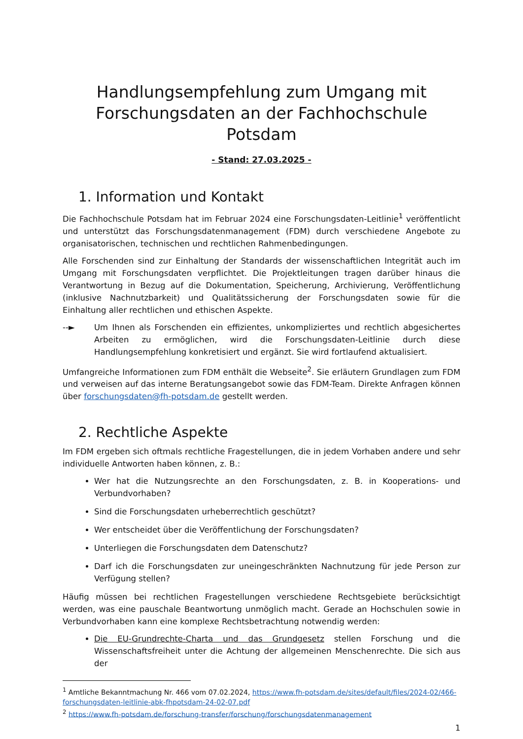Handlungsempfehlung zum Umgang mit
Forschungsdaten an der Fachhochschule Potsdam
- Stand: 27.03.2025 -
1. Information und Kontakt
Die Fachhochschule Potsdam hat im Februar 2024 eine Forschungsdaten-Leitlinie<sup>1</sup> veröffentlicht und unterstützt das Forschungsdatenmanagement (FDM) durch verschiedene Angebote zu organisatorischen, technischen und rechtlichen Rahmenbedingungen.
Alle Forschenden sind zur Einhaltung der Standards der wissenschaftlichen Integrität auch im Umgang mit Forschungsdaten verpflichtet. Die Projektleitungen tragen darüber hinaus die Verantwortung in Bezug auf die Dokumentation, Speicherung, Archivierung, Veröffentlichung (inklusive Nachnutzbarkeit) und Qualitätssicherung der Forschungsdaten sowie für die Einhaltung aller rechtlichen und ethischen Aspekte.
--► Um Ihnen als Forschenden ein effizientes, unkompliziertes und rechtlich abgesichertes Arbeiten zu ermöglichen, wird die Forschungsdaten-Leitlinie durch diese Handlungsempfehlung konkretisiert und ergänzt. Sie wird fortlaufend aktualisiert.
Umfangreiche Informationen zum FDM enthält die Webseite<sup>2</sup>. Sie erläutern Grundlagen zum FDM und verweisen auf das interne Beratungsangebot sowie das FDM-Team. Direkte Anfragen können über forschungsdaten@fh-potsdam.de gestellt werden.
2. Rechtliche Aspekte
Im FDM ergeben sich oftmals rechtliche Fragestellungen, die in jedem Vorhaben andere und sehr individuelle Antworten haben können, z. B.:
Wer hat die Nutzungsrechte an den Forschungsdaten, z. B. in Kooperations- und Verbundvorhaben?
Sind die Forschungsdaten urheberrechtlich geschützt?
Wer entscheidet über die Veröffentlichung der Forschungsdaten?
Unterliegen die Forschungsdaten dem Datenschutz?
Darf ich die Forschungsdaten zur uneingeschränkten Nachnutzung für jede Person zur Verfügung stellen?
Häufig müssen bei rechtlichen Fragestellungen verschiedene Rechtsgebiete berücksichtigt werden, was eine pauschale Beantwortung unmöglich macht. Gerade an Hochschulen sowie in Verbundvorhaben kann eine komplexe Rechtsbetrachtung notwendig werden:
Die EU-Grundrechte-Charta und das Grundgesetz stellen Forschung und die Wissenschaftsfreiheit unter die Achtung der allgemeinen Menschenrechte. Die sich aus der
<sup>1</sup> Amtliche Bekanntmachung Nr. 466 vom 07.02.2024, https://www.fh-potsdam.de/sites/default/files/2024-02/466-forschungsdaten-leitlinie-abk-fhpotsdam-24-02-07.pdf
<sup>2</sup> https://www.fh-potsdam.de/forschung-transfer/forschung/forschungsdatenmanagement
1